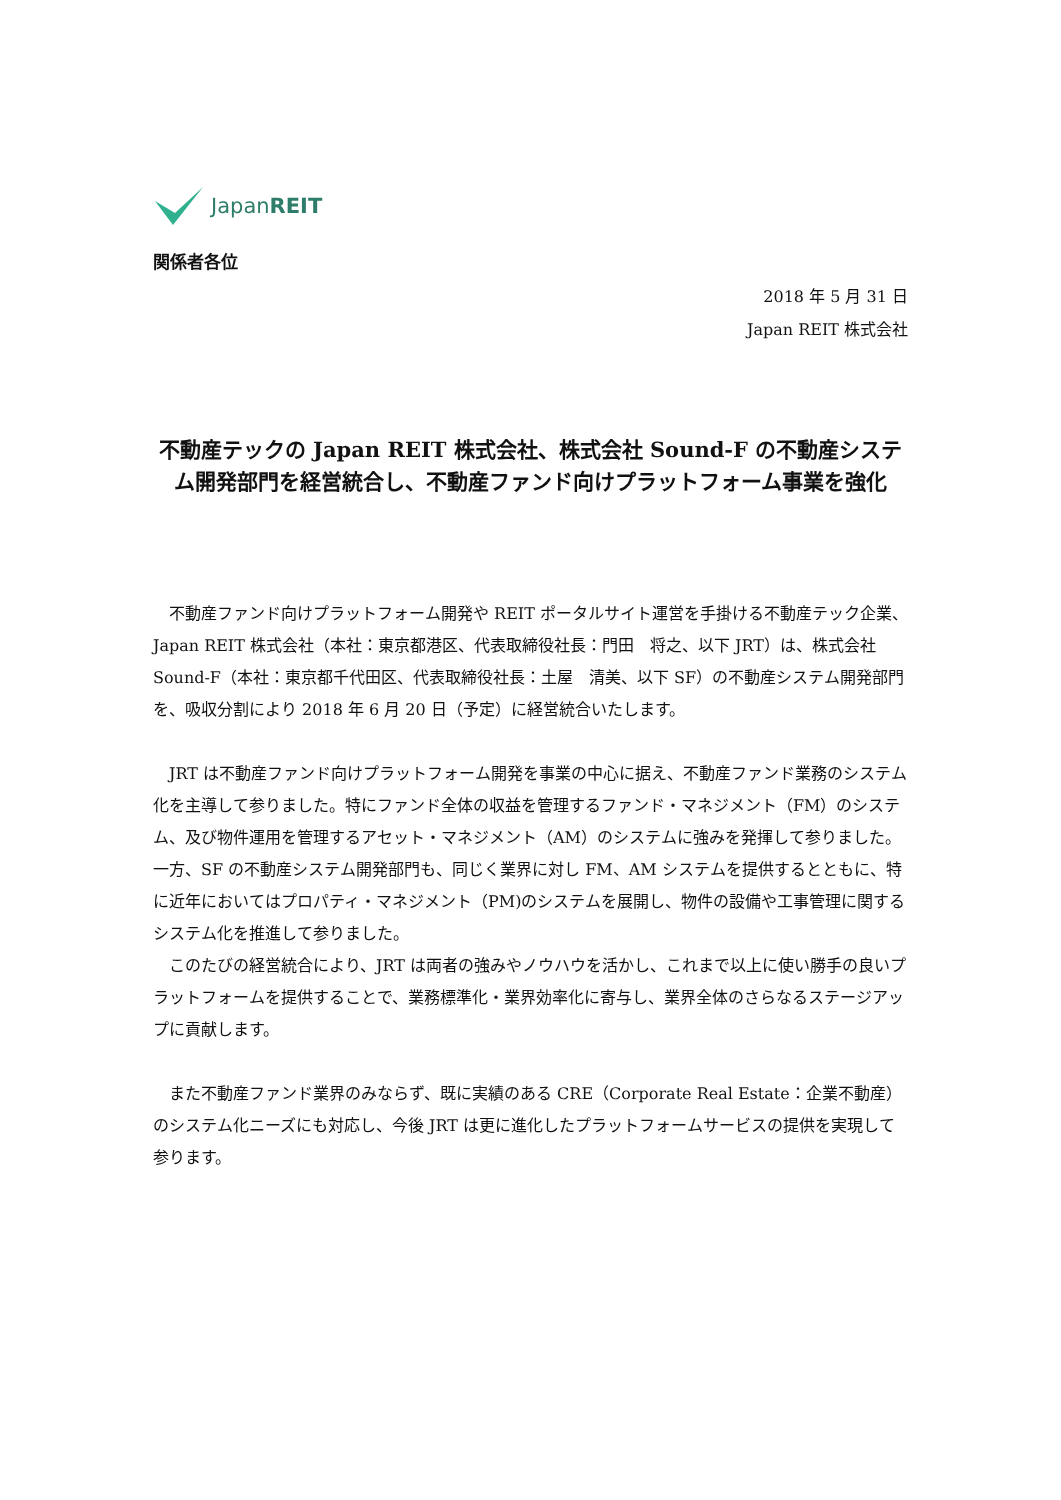JapanREIT
関係者各位
2018 年 5 月 31 日
Japan REIT 株式会社
不動産テックの Japan REIT 株式会社、株式会社 Sound-F の不動産システム開発部門を経営統合し、不動産ファンド向けプラットフォーム事業を強化
不動産ファンド向けプラットフォーム開発や REIT ポータルサイト運営を手掛ける不動産テック企業、Japan REIT 株式会社（本社：東京都港区、代表取締役社長：門田　将之、以下 JRT）は、株式会社 Sound-F（本社：東京都千代田区、代表取締役社長：土屋　清美、以下 SF）の不動産システム開発部門を、吸収分割により 2018 年 6 月 20 日（予定）に経営統合いたします。
JRT は不動産ファンド向けプラットフォーム開発を事業の中心に据え、不動産ファンド業務のシステム化を主導して参りました。特にファンド全体の収益を管理するファンド・マネジメント（FM）のシステム、及び物件運用を管理するアセット・マネジメント（AM）のシステムに強みを発揮して参りました。一方、SF の不動産システム開発部門も、同じく業界に対し FM、AM システムを提供するとともに、特に近年においてはプロパティ・マネジメント（PM)のシステムを展開し、物件の設備や工事管理に関するシステム化を推進して参りました。
このたびの経営統合により、JRT は両者の強みやノウハウを活かし、これまで以上に使い勝手の良いプラットフォームを提供することで、業務標準化・業界効率化に寄与し、業界全体のさらなるステージアップに貢献します。
また不動産ファンド業界のみならず、既に実績のある CRE（Corporate Real Estate：企業不動産）のシステム化ニーズにも対応し、今後 JRT は更に進化したプラットフォームサービスの提供を実現して参ります。